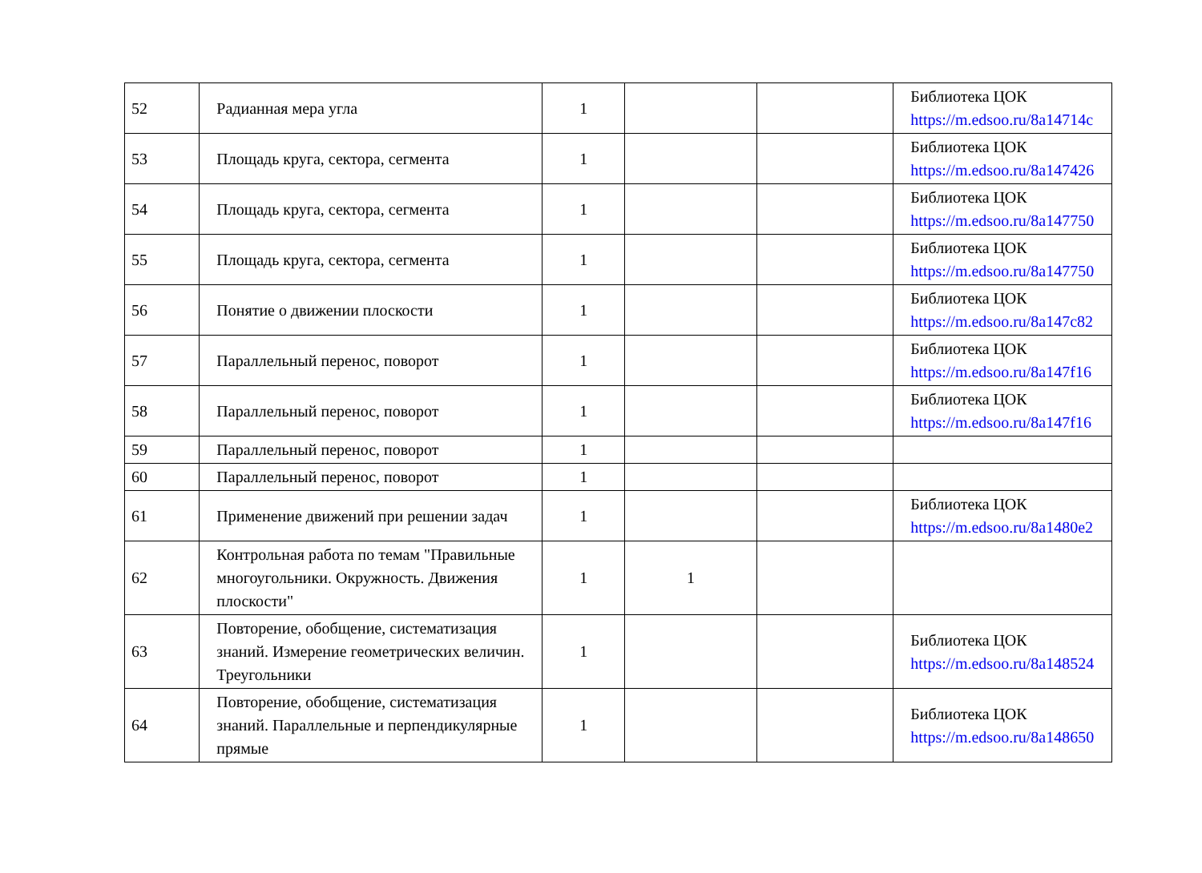| 52 | Радианная мера угла | 1 | | | Библиотека ЦОК https://m.edsoo.ru/8a14714c |
| 53 | Площадь круга, сектора, сегмента | 1 | | | Библиотека ЦОК https://m.edsoo.ru/8a147426 |
| 54 | Площадь круга, сектора, сегмента | 1 | | | Библиотека ЦОК https://m.edsoo.ru/8a147750 |
| 55 | Площадь круга, сектора, сегмента | 1 | | | Библиотека ЦОК https://m.edsoo.ru/8a147750 |
| 56 | Понятие о движении плоскости | 1 | | | Библиотека ЦОК https://m.edsoo.ru/8a147c82 |
| 57 | Параллельный перенос, поворот | 1 | | | Библиотека ЦОК https://m.edsoo.ru/8a147f16 |
| 58 | Параллельный перенос, поворот | 1 | | | Библиотека ЦОК https://m.edsoo.ru/8a147f16 |
| 59 | Параллельный перенос, поворот | 1 | | | |
| 60 | Параллельный перенос, поворот | 1 | | | |
| 61 | Применение движений при решении задач | 1 | | | Библиотека ЦОК https://m.edsoo.ru/8a1480e2 |
| 62 | Контрольная работа по темам "Правильные многоугольники. Окружность. Движения плоскости" | 1 | 1 | | |
| 63 | Повторение, обобщение, систематизация знаний. Измерение геометрических величин. Треугольники | 1 | | | Библиотека ЦОК https://m.edsoo.ru/8a148524 |
| 64 | Повторение, обобщение, систематизация знаний. Параллельные и перпендикулярные прямые | 1 | | | Библиотека ЦОК https://m.edsoo.ru/8a148650 |